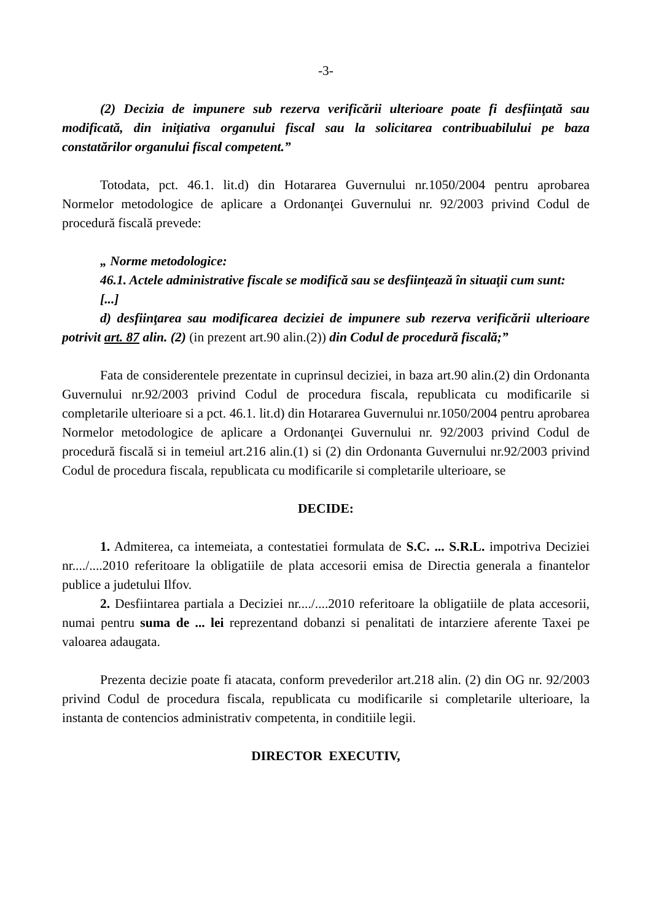-3-
(2) Decizia de impunere sub rezerva verificării ulterioare poate fi desfiinţată sau modificată, din iniţiativa organului fiscal sau la solicitarea contribuabilului pe baza constatărilor organului fiscal competent.”
Totodata, pct. 46.1. lit.d) din Hotararea Guvernului nr.1050/2004 pentru aprobarea Normelor metodologice de aplicare a Ordonanţei Guvernului nr. 92/2003 privind Codul de procedură fiscală prevede:
„ Norme metodologice:
46.1. Actele administrative fiscale se modifică sau se desfiinţează în situaţii cum sunt:
[...]
d) desfiinţarea sau modificarea deciziei de impunere sub rezerva verificării ulterioare potrivit art. 87 alin. (2) (in prezent art.90 alin.(2)) din Codul de procedură fiscală;”
Fata de considerentele prezentate in cuprinsul deciziei, in baza art.90 alin.(2) din Ordonanta Guvernului nr.92/2003 privind Codul de procedura fiscala, republicata cu modificarile si completarile ulterioare si a pct. 46.1. lit.d) din Hotararea Guvernului nr.1050/2004 pentru aprobarea Normelor metodologice de aplicare a Ordonanţei Guvernului nr. 92/2003 privind Codul de procedură fiscală si in temeiul art.216 alin.(1) si (2) din Ordonanta Guvernului nr.92/2003 privind Codul de procedura fiscala, republicata cu modificarile si completarile ulterioare, se
DECIDE:
1. Admiterea, ca intemeiata, a contestatiei formulata de S.C. ... S.R.L. impotriva Deciziei nr..../....2010 referitoare la obligatiile de plata accesorii emisa de Directia generala a finantelor publice a judetului Ilfov.
2. Desfiintarea partiala a Deciziei nr..../....2010 referitoare la obligatiile de plata accesorii, numai pentru suma de ... lei reprezentand dobanzi si penalitati de intarziere aferente Taxei pe valoarea adaugata.
Prezenta decizie poate fi atacata, conform prevederilor art.218 alin. (2) din OG nr. 92/2003 privind Codul de procedura fiscala, republicata cu modificarile si completarile ulterioare, la instanta de contencios administrativ competenta, in conditiile legii.
DIRECTOR EXECUTIV,